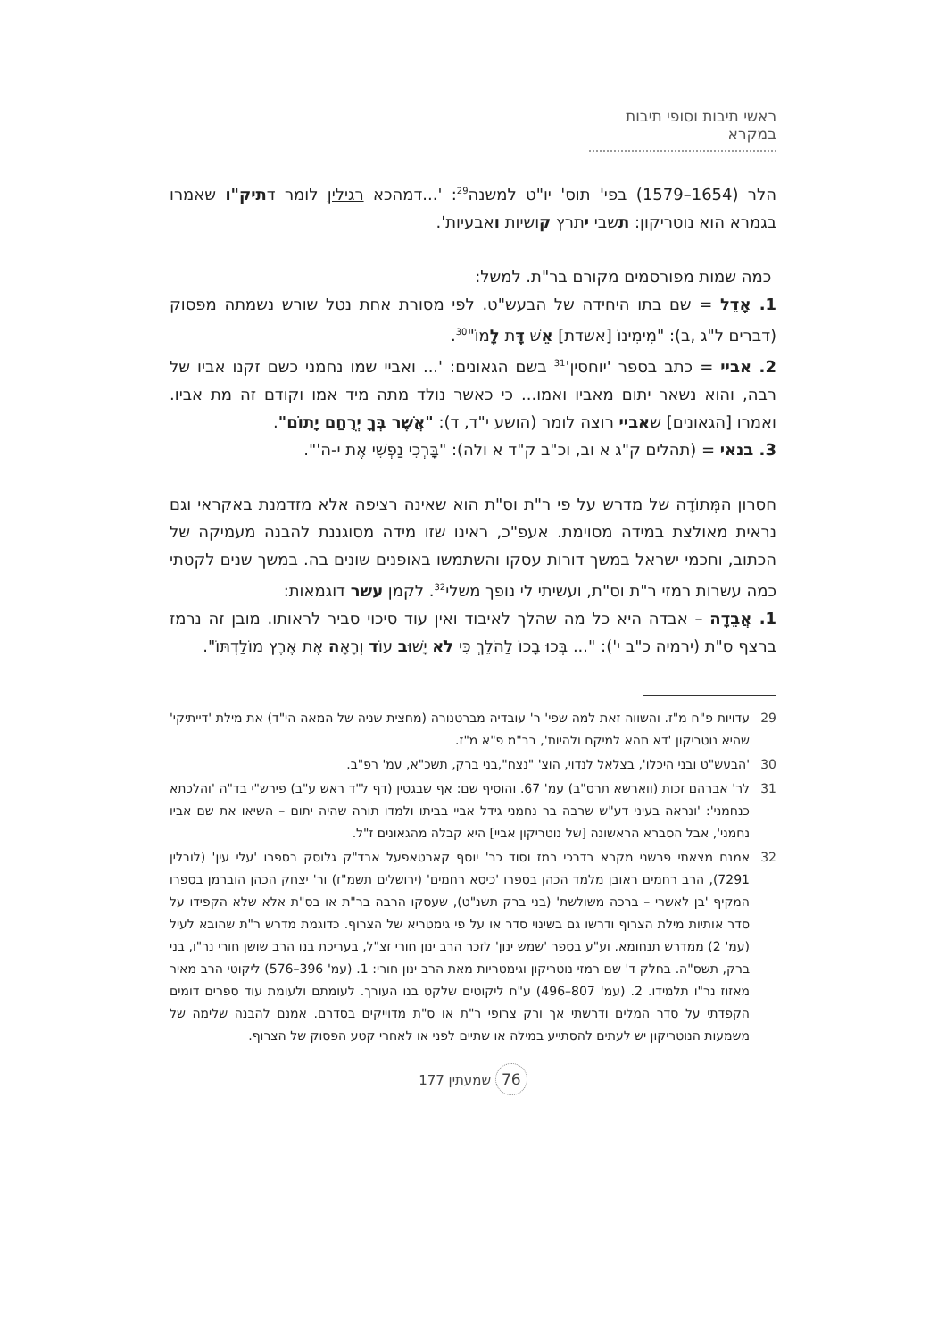ראשי תיבות וסופי תיבות במקרא
הלר (1654–1579) בפי' תוס' יו"ט למשנה<sup>29</sup>: '...דמהכא רגילין לומר דתיק"ו שאמרו בגמרא הוא נוטריקון: תשבי יתרץ קושיות ואבעיות'.
כמה שמות מפורסמים מקורם בר"ת. למשל:
1. אָדֵל = שם בתו היחידה של הבעש"ט. לפי מסורת אחת נטל שורש נשמתה מפסוק (דברים ל"ג ,ב): "מִימִינוֹ [אשדת] אֵשׁ דָּת לָמוֹ"<sup>30</sup>.
2. אביי = כתב בספר 'יוחסין'<sup>31</sup> בשם הגאונים: '... ואביי שמו נחמני כשם זקנו אביו של רבה, והוא נשאר יתום מאביו ואמו... כי כאשר נולד מתה מיד אמו וקודם זה מת אביו. ואמרו [הגאונים] שאביי רוצה לומר (הושע י"ד, ד): "אֲשֶׁר בְּךָ יְרֻחַם יָתוֹם".
3. בנאי = (תהלים ק"ג א וב, וכ"ב ק"ד א ולה): "בָּרְכִי נַפְשִׁי אֶת י-ה'".
חסרון המְּתוֹדָה של מדרש על פי ר"ת וס"ת הוא שאינה רציפה אלא מזדמנת באקראי וגם נראית מאולצת במידה מסוימת. אעפ"כ, ראינו שזו מידה מסוגננת להבנה מעמיקה של הכתוב, וחכמי ישראל במשך דורות עסקו והשתמשו באופנים שונים בה. במשך שנים לקטתי כמה עשרות רמזי ר"ת וס"ת, ועשיתי לי נופך משלי<sup>32</sup>. לקמן עשר דוגמאות:
1. אֲבֵדָה – אבדה היא כל מה שהלך לאיבוד ואין עוד סיכוי סביר לראותו. מובן זה נרמז ברצף ס"ת (ירמיה כ"ב י'): "... בְּכוּ בָכוֹ לַהֹלֵךְ כִּי לֹא יָשׁוּב עוֹד וְרָאָה אֶת אֶרֶץ מוֹלַדְתּוֹ".
29 עדויות פ"ח מ"ז. והשווה זאת למה שפי' ר' עובדיה מברטנורה (מחצית שניה של המאה הי"ד) את מילת 'דייתיקי' שהיא נוטריקון 'דא תהא למיקם ולהיות', בב"מ פ"א מ"ז.
30 'הבעש"ט ובני היכלו', בצלאל לנדוי, הוצ' "נצח",בני ברק, תשכ"א, עמ' רפ"ב.
31 לר' אברהם זכות (ווארשא תרס"ב) עמ' 67. והוסיף שם: אף שבגטין (דף ל"ד ראש ע"ב) פירש"י בד"ה 'והלכתא כנחמני': 'ונראה בעיני דע"ש שרבה בר נחמני גידל אביי בביתו ולמדו תורה שהיה יתום – השיאו את שם אביו נחמני', אבל הסברא הראשונה [של נוטריקון אביי] היא קבלה מהגאונים ז"ל.
32 אמנם מצאתי פרשני מקרא בדרכי רמז וסוד כר' יוסף קארטאפעל אבד"ק גלוסק בספרו 'עלי עין' (לובלין 7291), הרב רחמים ראובן מלמד הכהן בספרו 'כיסא רחמים' (ירושלים תשמ"ז) ור' יצחק הכהן הוברמן בספרו המקיף 'בן לאשרי – ברכה משולשת' (בני ברק תשנ"ט), שעסקו הרבה בר"ת או בס"ת אלא שלא הקפידו על סדר אותיות מילת הצרוף ודרשו גם בשינוי סדר או על פי גימטריא של הצרוף. כדוגמת מדרש ר"ת שהובא לעיל (עמ' 2) ממדרש תנחומא. וע"ע בספר 'שמש ינון' לזכר הרב ינון חורי זצ"ל, בעריכת בנו הרב שושן חורי נר"ו, בני ברק, תשס"ה. בחלק ד' שם רמזי נוטריקון וגימטריות מאת הרב ינון חורי: 1. (עמ' 396–576) ליקוטי הרב מאיר מאזוז נר"ו תלמידו. 2. (עמ' 807–496) ע"ח ליקוטים שלקט בנו העורך. לעומתם ולעומת עוד ספרים דומים הקפדתי על סדר המלים ודרשתי אך ורק צרופי ר"ת או ס"ת מדוייקים בסדרם. אמנם להבנה שלימה של משמעות הנוטריקון יש לעתים להסתייע במילה או שתיים לפני או לאחרי קטע הפסוק של הצרוף.
76 שמעתין 177